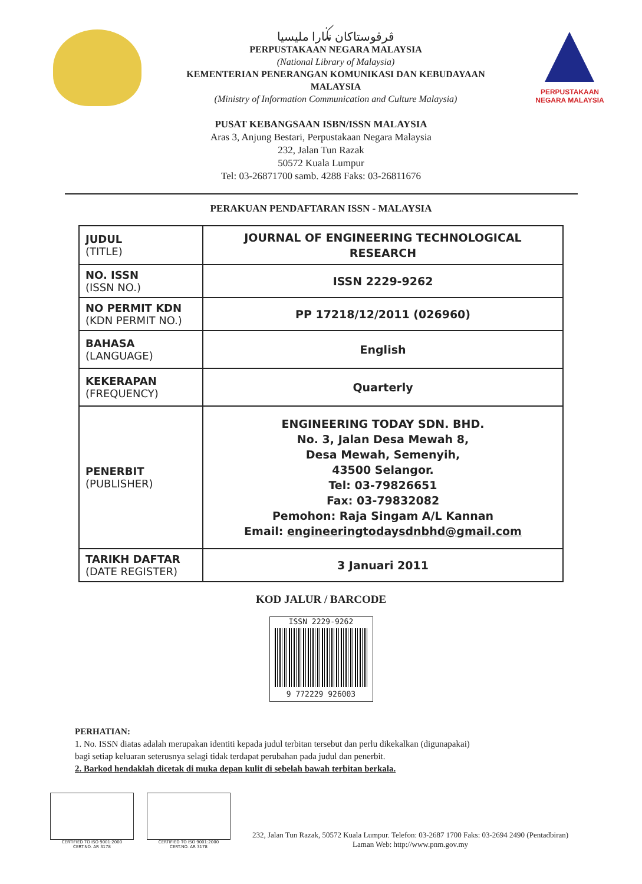ڤرڤوستاکان نݢارا مليسيا
PERPUSTAKAAN NEGARA MALAYSIA
(National Library of Malaysia)
KEMENTERIAN PENERANGAN KOMUNIKASI DAN KEBUDAYAAN
MALAYSIA
(Ministry of Information Communication and Culture Malaysia)
PERPUSTAKAAN
NEGARA MALAYSIA
PUSAT KEBANGSAAN ISBN/ISSN MALAYSIA
Aras 3, Anjung Bestari, Perpustakaan Negara Malaysia
232, Jalan Tun Razak
50572 Kuala Lumpur
Tel: 03-26871700 samb. 4288 Faks: 03-26811676
PERAKUAN PENDAFTARAN ISSN - MALAYSIA
| JUDUL (TITLE) | JOURNAL OF ENGINEERING TECHNOLOGICAL RESEARCH |
| NO. ISSN (ISSN NO.) | ISSN 2229-9262 |
| NO PERMIT KDN (KDN PERMIT NO.) | PP 17218/12/2011 (026960) |
| BAHASA (LANGUAGE) | English |
| KEKERAPAN (FREQUENCY) | Quarterly |
| PENERBIT (PUBLISHER) | ENGINEERING TODAY SDN. BHD. No. 3, Jalan Desa Mewah 8, Desa Mewah, Semenyih, 43500 Selangor. Tel: 03-79826651 Fax: 03-79832082 Pemohon: Raja Singam A/L Kannan Email: engineeringtodaysdnbhd@gmail.com |
| TARIKH DAFTAR (DATE REGISTER) | 3 Januari 2011 |
KOD JALUR / BARCODE
ISSN 2229-9262
9 772229 926003
PERHATIAN:
1. No. ISSN diatas adalah merupakan identiti kepada judul terbitan tersebut dan perlu dikekalkan (digunapakai)
bagi setiap keluaran seterusnya selagi tidak terdapat perubahan pada judul dan penerbit.
2. Barkod hendaklah dicetak di muka depan kulit di sebelah bawah terbitan berkala.
CERTIFIED TO ISO 9001:2000
CERT.NO. AR 3178
CERTIFIED TO ISO 9001:2000
CERT.NO. AR 3178
232, Jalan Tun Razak, 50572 Kuala Lumpur. Telefon: 03-2687 1700 Faks: 03-2694 2490 (Pentadbiran)
Laman Web: http://www.pnm.gov.my